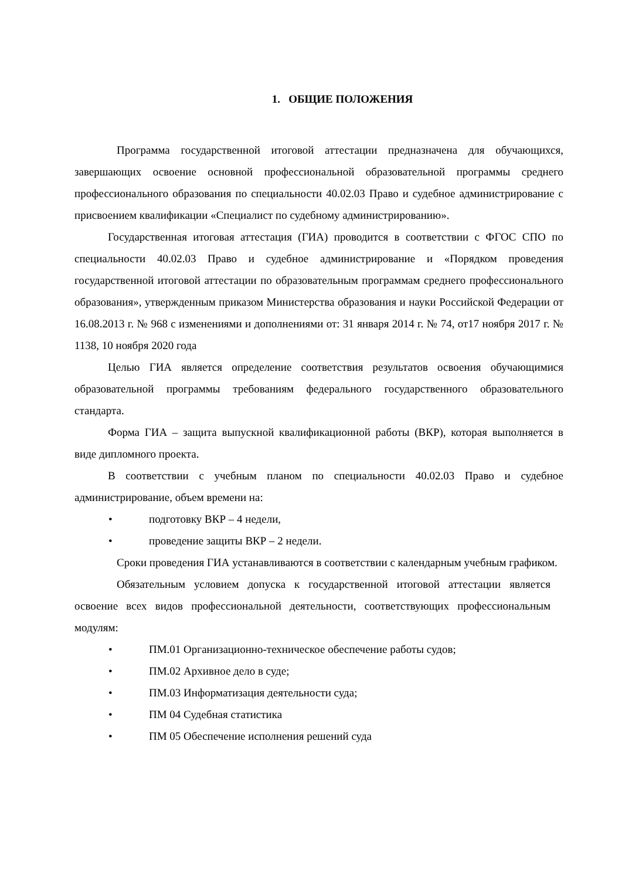1. ОБЩИЕ ПОЛОЖЕНИЯ
Программа государственной итоговой аттестации предназначена для обучающихся, завершающих освоение основной профессиональной образовательной программы среднего профессионального образования по специальности 40.02.03 Право и судебное администрирование с присвоением квалификации «Специалист по судебному администрированию».
Государственная итоговая аттестация (ГИА) проводится в соответствии с ФГОС СПО по специальности 40.02.03 Право и судебное администрирование и «Порядком проведения государственной итоговой аттестации по образовательным программам среднего профессионального образования», утвержденным приказом Министерства образования и науки Российской Федерации от 16.08.2013 г. № 968 с изменениями и дополнениями от: 31 января 2014 г. № 74, от17 ноября 2017 г. № 1138, 10 ноября 2020 года
Целью ГИА является определение соответствия результатов освоения обучающимися образовательной программы требованиям федерального государственного образовательного стандарта.
Форма ГИА – защита выпускной квалификационной работы (ВКР), которая выполняется в виде дипломного проекта.
В соответствии с учебным планом по специальности 40.02.03 Право и судебное администрирование, объем времени на:
• подготовку ВКР – 4 недели,
• проведение защиты ВКР – 2 недели.
Сроки проведения ГИА устанавливаются в соответствии с календарным учебным графиком.
Обязательным условием допуска к государственной итоговой аттестации является освоение всех видов профессиональной деятельности, соответствующих профессиональным модулям:
• ПМ.01 Организационно-техническое обеспечение работы судов;
• ПМ.02 Архивное дело в суде;
• ПМ.03 Информатизация деятельности суда;
• ПМ 04 Судебная статистика
• ПМ 05 Обеспечение исполнения решений суда